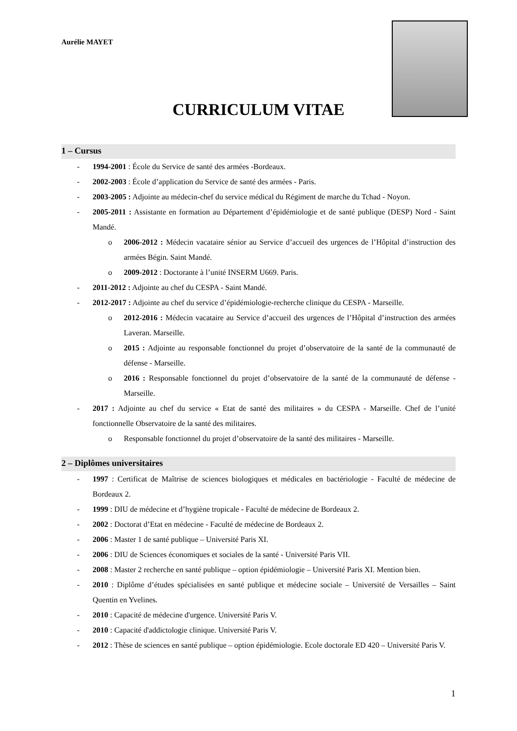Aurélie MAYET
CURRICULUM VITAE
1 – Cursus
- 1994-2001 : École du Service de santé des armées -Bordeaux.
- 2002-2003 : École d’application du Service de santé des armées - Paris.
- 2003-2005 : Adjointe au médecin-chef du service médical du Régiment de marche du Tchad - Noyon.
- 2005-2011 : Assistante en formation au Département d’épidémiologie et de santé publique (DESP) Nord - Saint Mandé.
o 2006-2012 : Médecin vacataire sénior au Service d’accueil des urgences de l’Hôpital d’instruction des armées Bégin. Saint Mandé.
o 2009-2012 : Doctorante à l’unité INSERM U669. Paris.
- 2011-2012 : Adjointe au chef du CESPA - Saint Mandé.
- 2012-2017 : Adjointe au chef du service d’épidémiologie-recherche clinique du CESPA - Marseille.
o 2012-2016 : Médecin vacataire au Service d’accueil des urgences de l’Hôpital d’instruction des armées Laveran. Marseille.
o 2015 : Adjointe au responsable fonctionnel du projet d’observatoire de la santé de la communauté de défense - Marseille.
o 2016 : Responsable fonctionnel du projet d’observatoire de la santé de la communauté de défense - Marseille.
- 2017 : Adjointe au chef du service « Etat de santé des militaires » du CESPA - Marseille. Chef de l’unité fonctionnelle Observatoire de la santé des militaires.
o Responsable fonctionnel du projet d’observatoire de la santé des militaires - Marseille.
2 – Diplômes universitaires
- 1997 : Certificat de Maîtrise de sciences biologiques et médicales en bactériologie - Faculté de médecine de Bordeaux 2.
- 1999 : DIU de médecine et d’hygiène tropicale - Faculté de médecine de Bordeaux 2.
- 2002 : Doctorat d’Etat en médecine - Faculté de médecine de Bordeaux 2.
- 2006 : Master 1 de santé publique – Université Paris XI.
- 2006 : DIU de Sciences économiques et sociales de la santé - Université Paris VII.
- 2008 : Master 2 recherche en santé publique – option épidémiologie – Université Paris XI. Mention bien.
- 2010 : Diplôme d’études spécialisées en santé publique et médecine sociale – Université de Versailles – Saint Quentin en Yvelines.
- 2010 : Capacité de médecine d'urgence. Université Paris V.
- 2010 : Capacité d'addictologie clinique. Université Paris V.
- 2012 : Thèse de sciences en santé publique – option épidémiologie. Ecole doctorale ED 420 – Université Paris V.
1